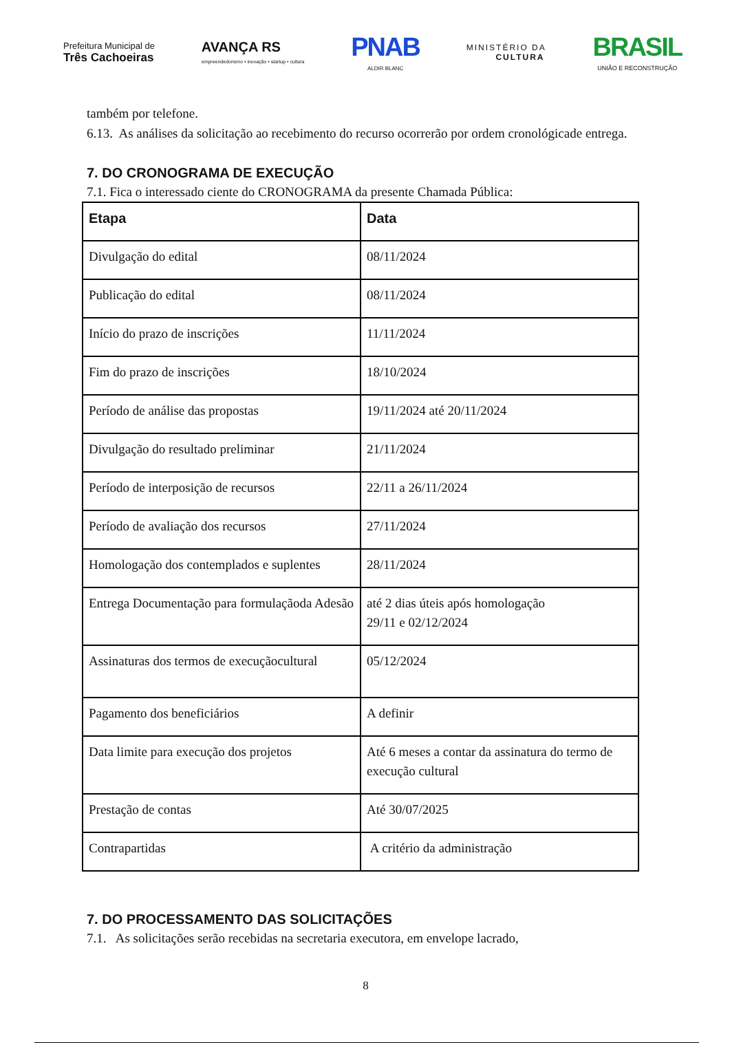Prefeitura Municipal de
Três Cachoeiras
AVANÇA RS
empreendedorismo • inovação • startup • cultura
PNAB
ALDIR BLANC
MINISTÉRIO DA
CULTURA
BRASIL
UNIÃO E RECONSTRUÇÃO
também por telefone.
6.13. As análises da solicitação ao recebimento do recurso ocorrerão por ordem cronológicade entrega.
7. DO CRONOGRAMA DE EXECUÇÃO
7.1. Fica o interessado ciente do CRONOGRAMA da presente Chamada Pública:
| Etapa | Data |
| --- | --- |
| Divulgação do edital | 08/11/2024 |
| Publicação do edital | 08/11/2024 |
| Início do prazo de inscrições | 11/11/2024 |
| Fim do prazo de inscrições | 18/10/2024 |
| Período de análise das propostas | 19/11/2024 até 20/11/2024 |
| Divulgação do resultado preliminar | 21/11/2024 |
| Período de interposição de recursos | 22/11 a 26/11/2024 |
| Período de avaliação dos recursos | 27/11/2024 |
| Homologação dos contemplados e suplentes | 28/11/2024 |
| Entrega Documentação para formulaçãoda Adesão | até 2 dias úteis após homologação 29/11 e 02/12/2024 |
| Assinaturas dos termos de execuçãocultural | 05/12/2024 |
| Pagamento dos beneficiários | A definir |
| Data limite para execução dos projetos | Até 6 meses a contar da assinatura do termo de execução cultural |
| Prestação de contas | Até 30/07/2025 |
| Contrapartidas | A critério da administração |
7. DO PROCESSAMENTO DAS SOLICITAÇÕES
7.1. As solicitações serão recebidas na secretaria executora, em envelope lacrado,
8